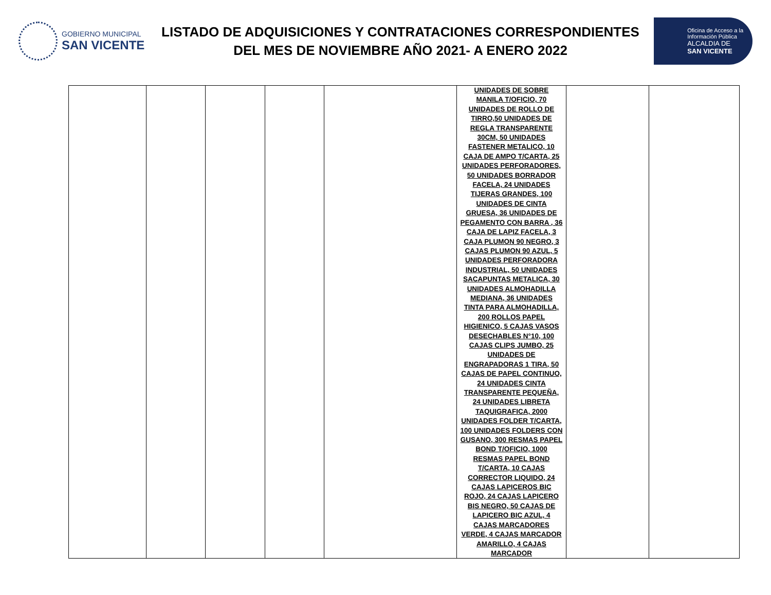GOBIERNO MUNICIPAL
SAN VICENTE
LISTADO DE ADQUISICIONES Y CONTRATACIONES CORRESPONDIENTES
DEL MES DE NOVIEMBRE AÑO 2021- A ENERO 2022
Oficina de Acceso a la
Información Pública
ALCALDIA DE
SAN VICENTE
| | | | | | UNIDADES DE SOBRE MANILA T/OFICIO, 70 UNIDADES DE ROLLO DE TIRRO,50 UNIDADES DE REGLA TRANSPARENTE 30CM, 50 UNIDADES FASTENER METALICO, 10 CAJA DE AMPO T/CARTA, 25 UNIDADES PERFORADORES, 50 UNIDADES BORRADOR FACELA, 24 UNIDADES TIJERAS GRANDES, 100 UNIDADES DE CINTA GRUESA, 36 UNIDADES DE PEGAMENTO CON BARRA , 36 CAJA DE LAPIZ FACELA, 3 CAJA PLUMON 90 NEGRO, 3 CAJAS PLUMON 90 AZUL, 5 UNIDADES PERFORADORA INDUSTRIAL, 50 UNIDADES SACAPUNTAS METALICA, 30 UNIDADES ALMOHADILLA MEDIANA, 36 UNIDADES TINTA PARA ALMOHADILLA, 200 ROLLOS PAPEL HIGIENICO, 5 CAJAS VASOS DESECHABLES N°10, 100 CAJAS CLIPS JUMBO, 25 UNIDADES DE ENGRAPADORAS 1 TIRA, 50 CAJAS DE PAPEL CONTINUO, 24 UNIDADES CINTA TRANSPARENTE PEQUEÑA, 24 UNIDADES LIBRETA TAQUIGRAFICA, 2000 UNIDADES FOLDER T/CARTA, 100 UNIDADES FOLDERS CON GUSANO, 300 RESMAS PAPEL BOND T/OFICIO, 1000 RESMAS PAPEL BOND T/CARTA, 10 CAJAS CORRECTOR LIQUIDO, 24 CAJAS LAPICEROS BIC ROJO, 24 CAJAS LAPICERO BIS NEGRO, 50 CAJAS DE LAPICERO BIC AZUL, 4 CAJAS MARCADORES VERDE, 4 CAJAS MARCADOR AMARILLO, 4 CAJAS MARCADOR | | |